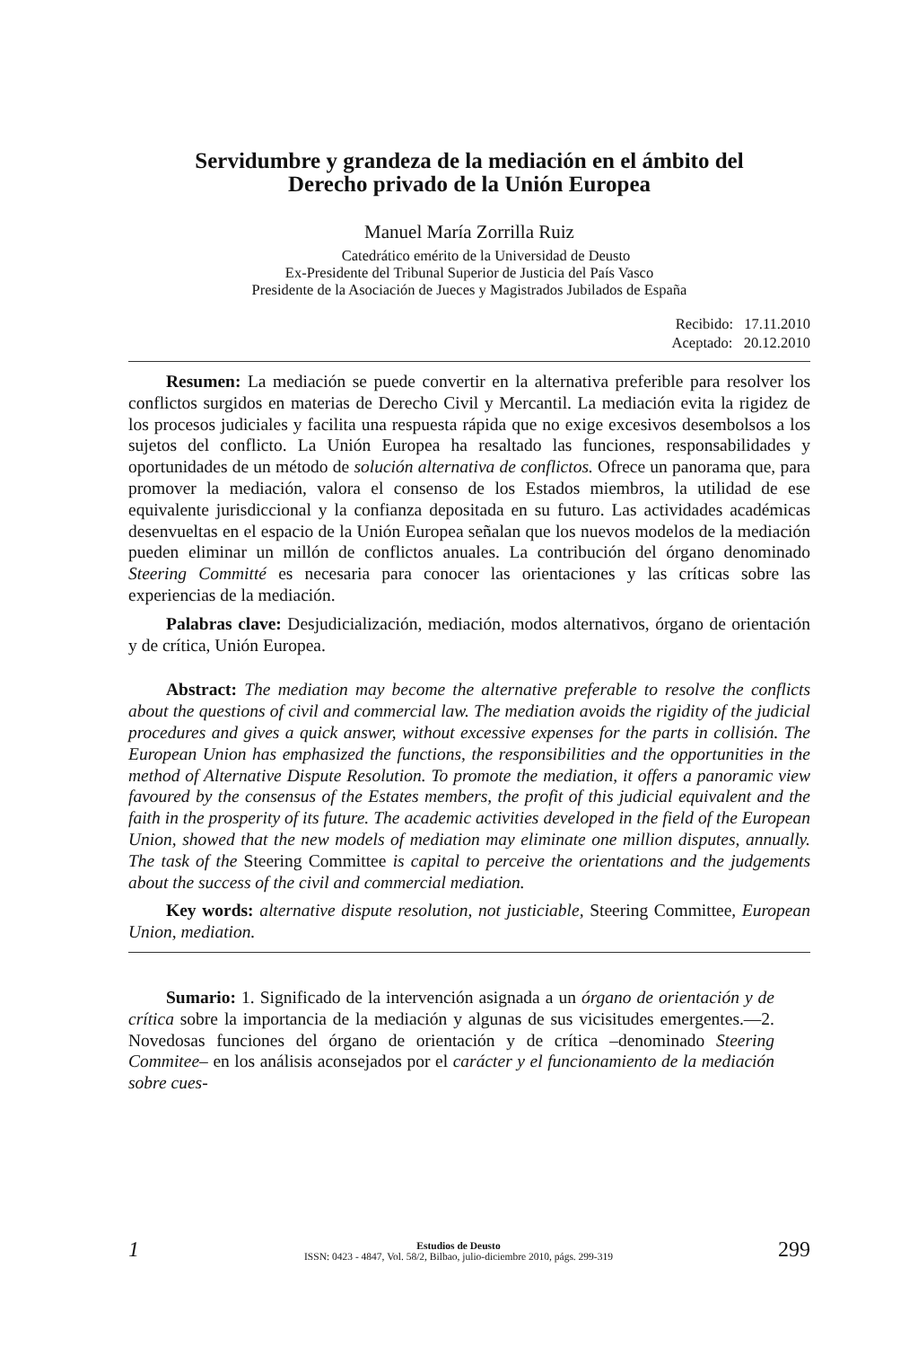Servidumbre y grandeza de la mediación en el ámbito del
Derecho privado de la Unión Europea
Manuel María Zorrilla Ruiz
Catedrático emérito de la Universidad de Deusto
Ex-Presidente del Tribunal Superior de Justicia del País Vasco
Presidente de la Asociación de Jueces y Magistrados Jubilados de España
Recibido: 17.11.2010
Aceptado: 20.12.2010
Resumen: La mediación se puede convertir en la alternativa preferible para resolver los conflictos surgidos en materias de Derecho Civil y Mercantil. La mediación evita la rigidez de los procesos judiciales y facilita una respuesta rápida que no exige excesivos desembolsos a los sujetos del conflicto. La Unión Europea ha resaltado las funciones, responsabilidades y oportunidades de un método de solución alternativa de conflictos. Ofrece un panorama que, para promover la mediación, valora el consenso de los Estados miembros, la utilidad de ese equivalente jurisdiccional y la confianza depositada en su futuro. Las actividades académicas desenvueltas en el espacio de la Unión Europea señalan que los nuevos modelos de la mediación pueden eliminar un millón de conflictos anuales. La contribución del órgano denominado Steering Committé es necesaria para conocer las orientaciones y las críticas sobre las experiencias de la mediación.
Palabras clave: Desjudicialización, mediación, modos alternativos, órgano de orientación y de crítica, Unión Europea.
Abstract: The mediation may become the alternative preferable to resolve the conflicts about the questions of civil and commercial law. The mediation avoids the rigidity of the judicial procedures and gives a quick answer, without excessive expenses for the parts in collisión. The European Union has emphasized the functions, the responsibilities and the opportunities in the method of Alternative Dispute Resolution. To promote the mediation, it offers a panoramic view favoured by the consensus of the Estates members, the profit of this judicial equivalent and the faith in the prosperity of its future. The academic activities developed in the field of the European Union, showed that the new models of mediation may eliminate one million disputes, annually. The task of the Steering Committee is capital to perceive the orientations and the judgements about the success of the civil and commercial mediation.
Key words: alternative dispute resolution, not justiciable, Steering Committee, European Union, mediation.
Sumario: 1. Significado de la intervención asignada a un órgano de orientación y de crítica sobre la importancia de la mediación y algunas de sus vicisitudes emergentes.—2. Novedosas funciones del órgano de orientación y de crítica –denominado Steering Commitee– en los análisis aconsejados por el carácter y el funcionamiento de la mediación sobre cues-
1
Estudios de Deusto
ISSN: 0423 - 4847, Vol. 58/2, Bilbao, julio-diciembre 2010, págs. 299-319
299